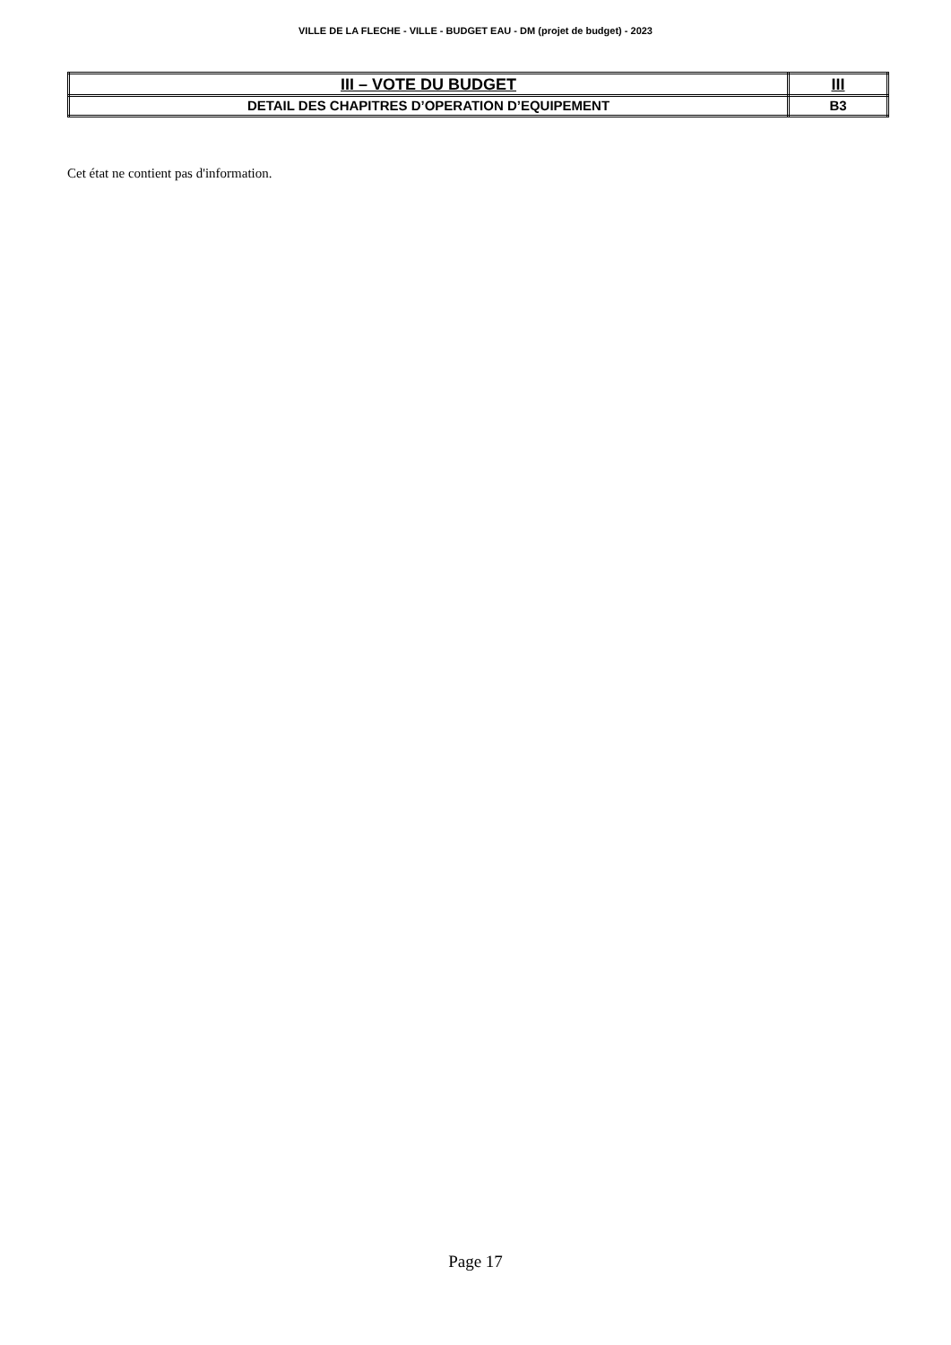VILLE DE LA FLECHE - VILLE - BUDGET EAU - DM (projet de budget) - 2023
| III – VOTE DU BUDGET | III |
| DETAIL DES CHAPITRES D’OPERATION D’EQUIPEMENT | B3 |
Cet état ne contient pas d'information.
Page 17